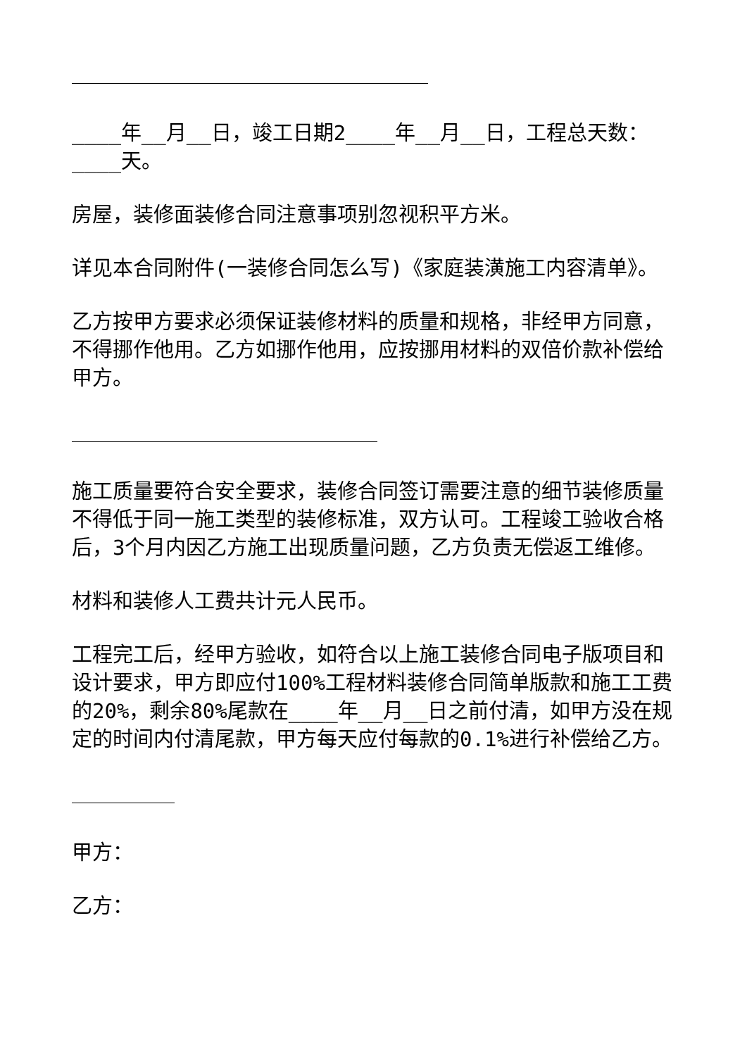____年__月__日，竣工日期2____年__月__日，工程总天数：____天。
房屋，装修面装修合同注意事项别忽视积平方米。
详见本合同附件(一装修合同怎么写)《家庭装潢施工内容清单》。
乙方按甲方要求必须保证装修材料的质量和规格，非经甲方同意，不得挪作他用。乙方如挪作他用，应按挪用材料的双倍价款补偿给甲方。
施工质量要符合安全要求，装修合同签订需要注意的细节装修质量不得低于同一施工类型的装修标准，双方认可。工程竣工验收合格后，3个月内因乙方施工出现质量问题，乙方负责无偿返工维修。
材料和装修人工费共计元人民币。
工程完工后，经甲方验收，如符合以上施工装修合同电子版项目和设计要求，甲方即应付100%工程材料装修合同简单版款和施工工费的20%，剩余80%尾款在____年__月__日之前付清，如甲方没在规定的时间内付清尾款，甲方每天应付每款的0.1%进行补偿给乙方。
甲方：
乙方：